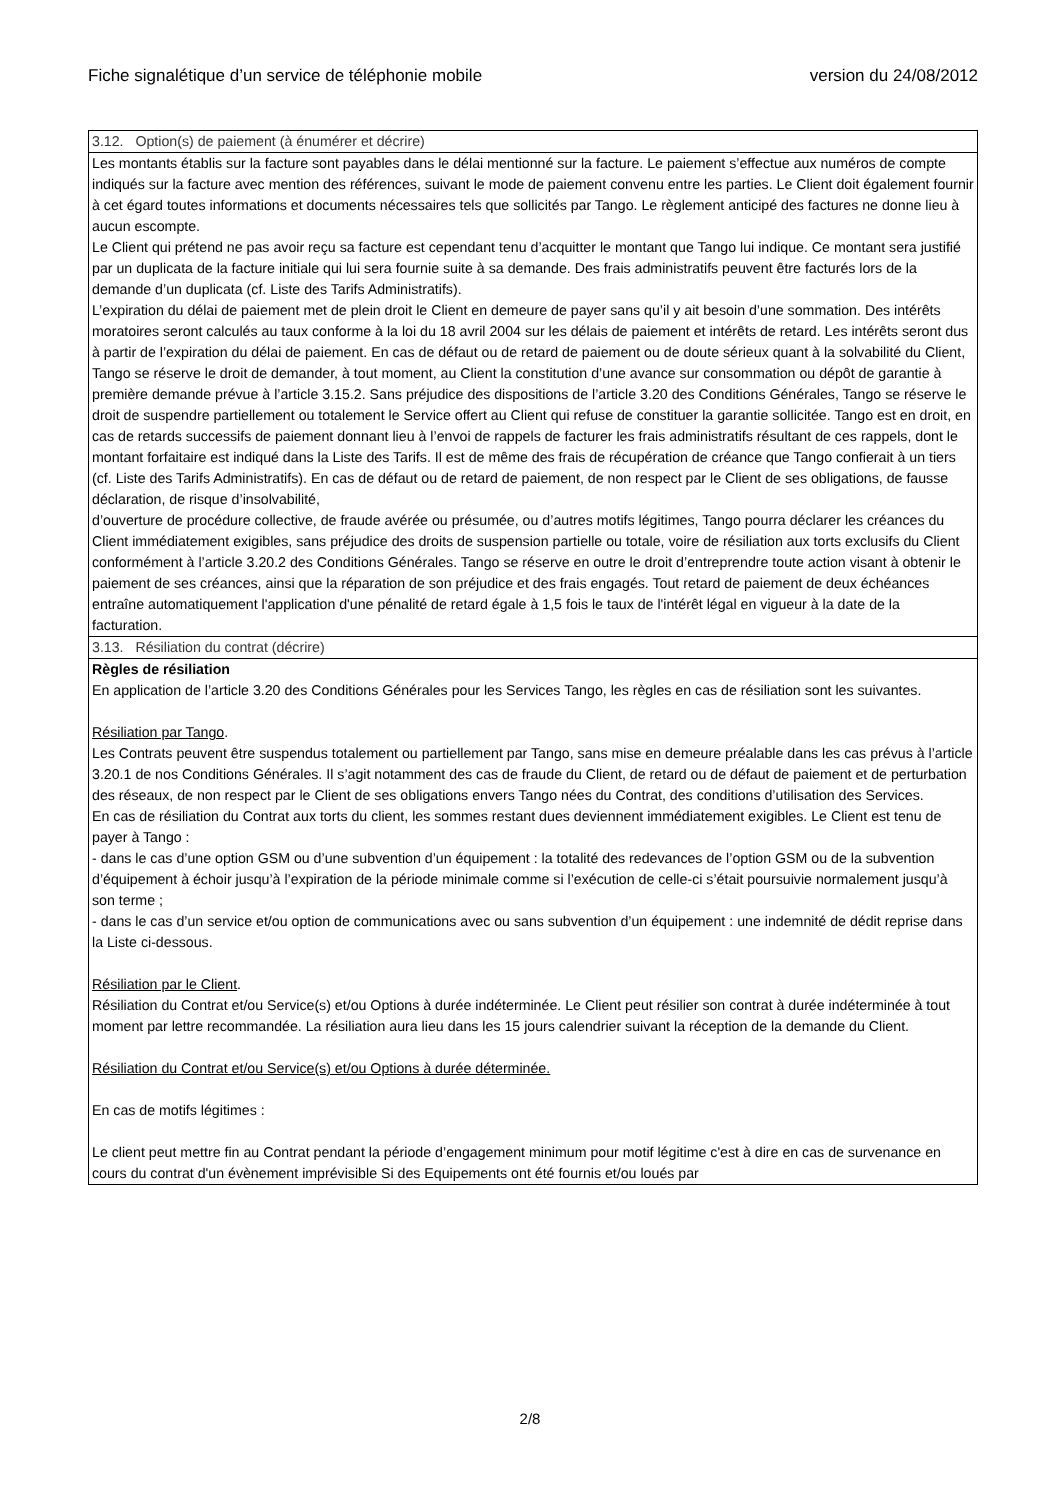Fiche signalétique d’un service de téléphonie mobile version du 24/08/2012
| 3.12. Option(s) de paiement (à énumérer et décrire) |
| Les montants établis sur la facture sont payables dans le délai mentionné sur la facture. Le paiement s’effectue aux numéros de compte indiqués sur la facture avec mention des références, suivant le mode de paiement convenu entre les parties. Le Client doit également fournir à cet égard toutes informations et documents nécessaires tels que sollicités par Tango. Le règlement anticipé des factures ne donne lieu à aucun escompte. Le Client qui prétend ne pas avoir reçu sa facture est cependant tenu d’acquitter le montant que Tango lui indique. Ce montant sera justifié par un duplicata de la facture initiale qui lui sera fournie suite à sa demande. Des frais administratifs peuvent être facturés lors de la demande d’un duplicata (cf. Liste des Tarifs Administratifs). L’expiration du délai de paiement met de plein droit le Client en demeure de payer sans qu’il y ait besoin d’une sommation. Des intérêts moratoires seront calculés au taux conforme à la loi du 18 avril 2004 sur les délais de paiement et intérêts de retard. Les intérêts seront dus à partir de l’expiration du délai de paiement. En cas de défaut ou de retard de paiement ou de doute sérieux quant à la solvabilité du Client, Tango se réserve le droit de demander, à tout moment, au Client la constitution d’une avance sur consommation ou dépôt de garantie à première demande prévue à l’article 3.15.2. Sans préjudice des dispositions de l’article 3.20 des Conditions Générales, Tango se réserve le droit de suspendre partiellement ou totalement le Service offert au Client qui refuse de constituer la garantie sollicitée. Tango est en droit, en cas de retards successifs de paiement donnant lieu à l’envoi de rappels de facturer les frais administratifs résultant de ces rappels, dont le montant forfaitaire est indiqué dans la Liste des Tarifs. Il est de même des frais de récupération de créance que Tango confierait à un tiers (cf. Liste des Tarifs Administratifs). En cas de défaut ou de retard de paiement, de non respect par le Client de ses obligations, de fausse déclaration, de risque d’insolvabilité, d’ouverture de procédure collective, de fraude avérée ou présumée, ou d’autres motifs légitimes, Tango pourra déclarer les créances du Client immédiatement exigibles, sans préjudice des droits de suspension partielle ou totale, voire de résiliation aux torts exclusifs du Client conformément à l’article 3.20.2 des Conditions Générales. Tango se réserve en outre le droit d’entreprendre toute action visant à obtenir le paiement de ses créances, ainsi que la réparation de son préjudice et des frais engagés. Tout retard de paiement de deux échéances entraîne automatiquement l'application d'une pénalité de retard égale à 1,5 fois le taux de l'intérêt légal en vigueur à la date de la facturation. |
| 3.13. Résiliation du contrat (décrire) |
| Règles de résiliation En application de l’article 3.20 des Conditions Générales pour les Services Tango, les règles en cas de résiliation sont les suivantes. Résiliation par Tango . Les Contrats peuvent être suspendus totalement ou partiellement par Tango, sans mise en demeure préalable dans les cas prévus à l’article 3.20.1 de nos Conditions Générales. Il s’agit notamment des cas de fraude du Client, de retard ou de défaut de paiement et de perturbation des réseaux, de non respect par le Client de ses obligations envers Tango nées du Contrat, des conditions d’utilisation des Services. En cas de résiliation du Contrat aux torts du client, les sommes restant dues deviennent immédiatement exigibles. Le Client est tenu de payer à Tango : - dans le cas d’une option GSM ou d’une subvention d’un équipement : la totalité des redevances de l’option GSM ou de la subvention d’équipement à échoir jusqu’à l’expiration de la période minimale comme si l’exécution de celle-ci s’était poursuivie normalement jusqu’à son terme ; - dans le cas d’un service et/ou option de communications avec ou sans subvention d’un équipement : une indemnité de dédit reprise dans la Liste ci-dessous. Résiliation par le Client . Résiliation du Contrat et/ou Service(s) et/ou Options à durée indéterminée. Le Client peut résilier son contrat à durée indéterminée à tout moment par lettre recommandée. La résiliation aura lieu dans les 15 jours calendrier suivant la réception de la demande du Client. Résiliation du Contrat et/ou Service(s) et/ou Options à durée déterminée. En cas de motifs légitimes : Le client peut mettre fin au Contrat pendant la période d’engagement minimum pour motif légitime c'est à dire en cas de survenance en cours du contrat d'un évènement imprévisible Si des Equipements ont été fournis et/ou loués par |
2/8